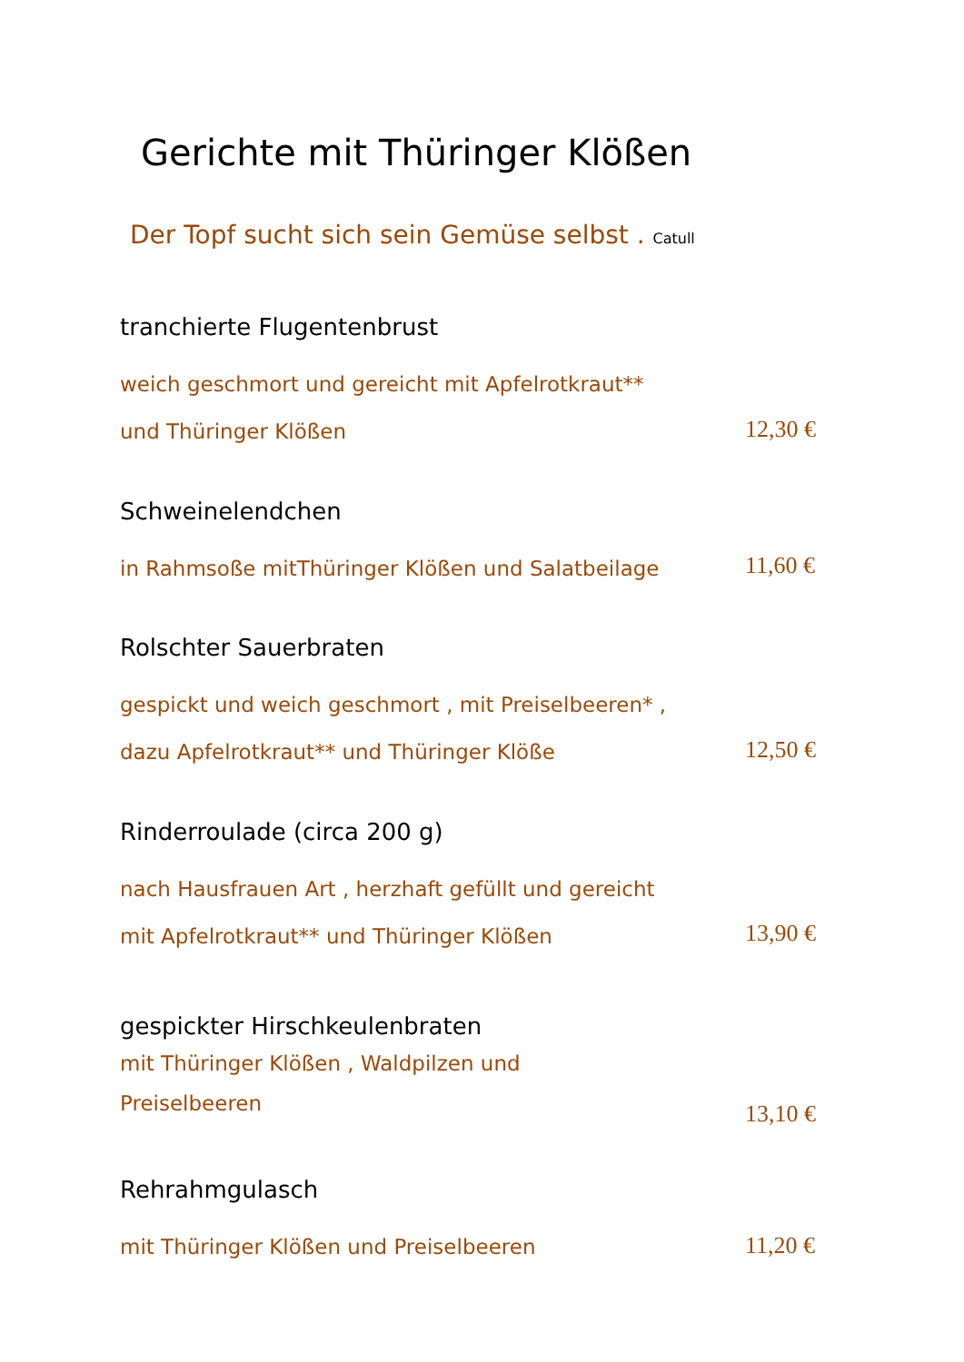Gerichte mit Thüringer Klößen
Der Topf sucht sich sein Gemüse selbst . Catull
tranchierte Flugentenbrust
weich geschmort und gereicht mit Apfelrotkraut**
und Thüringer Klößen
12,30 €
Schweinelendchen
in Rahmsoße mitThüringer Klößen und Salatbeilage
11,60 €
Rolschter Sauerbraten
gespickt und weich geschmort , mit Preiselbeeren* ,
dazu Apfelrotkraut** und Thüringer Klöße
12,50 €
Rinderroulade (circa 200 g)
nach Hausfrauen Art , herzhaft gefüllt und gereicht
mit Apfelrotkraut** und Thüringer Klößen
13,90 €
gespickter Hirschkeulenbraten
mit Thüringer Klößen , Waldpilzen und
Preiselbeeren
13,10 €
Rehrahmgulasch
mit Thüringer Klößen und Preiselbeeren
11,20 €